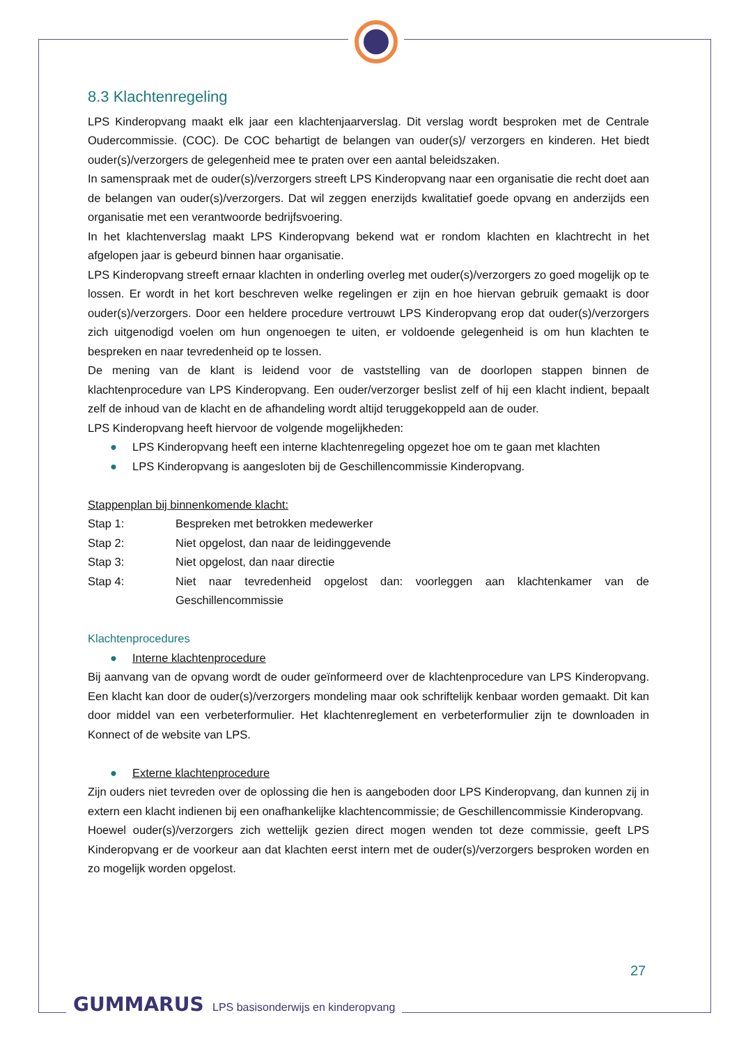8.3 Klachtenregeling
LPS Kinderopvang maakt elk jaar een klachtenjaarverslag. Dit verslag wordt besproken met de Centrale Oudercommissie. (COC). De COC behartigt de belangen van ouder(s)/ verzorgers en kinderen. Het biedt ouder(s)/verzorgers de gelegenheid mee te praten over een aantal beleidszaken.
In samenspraak met de ouder(s)/verzorgers streeft LPS Kinderopvang naar een organisatie die recht doet aan de belangen van ouder(s)/verzorgers. Dat wil zeggen enerzijds kwalitatief goede opvang en anderzijds een organisatie met een verantwoorde bedrijfsvoering.
In het klachtenverslag maakt LPS Kinderopvang bekend wat er rondom klachten en klachtrecht in het afgelopen jaar is gebeurd binnen haar organisatie.
LPS Kinderopvang streeft ernaar klachten in onderling overleg met ouder(s)/verzorgers zo goed mogelijk op te lossen. Er wordt in het kort beschreven welke regelingen er zijn en hoe hiervan gebruik gemaakt is door ouder(s)/verzorgers. Door een heldere procedure vertrouwt LPS Kinderopvang erop dat ouder(s)/verzorgers zich uitgenodigd voelen om hun ongenoegen te uiten, er voldoende gelegenheid is om hun klachten te bespreken en naar tevredenheid op te lossen.
De mening van de klant is leidend voor de vaststelling van de doorlopen stappen binnen de klachtenprocedure van LPS Kinderopvang. Een ouder/verzorger beslist zelf of hij een klacht indient, bepaalt zelf de inhoud van de klacht en de afhandeling wordt altijd teruggekoppeld aan de ouder.
LPS Kinderopvang heeft hiervoor de volgende mogelijkheden:
● LPS Kinderopvang heeft een interne klachtenregeling opgezet hoe om te gaan met klachten
● LPS Kinderopvang is aangesloten bij de Geschillencommissie Kinderopvang.
Stappenplan bij binnenkomende klacht:
| Stap 1: | Bespreken met betrokken medewerker |
| Stap 2: | Niet opgelost, dan naar de leidinggevende |
| Stap 3: | Niet opgelost, dan naar directie |
| Stap 4: | Niet naar tevredenheid opgelost dan: voorleggen aan klachtenkamer van de Geschillencommissie |
Klachtenprocedures
● Interne klachtenprocedure
Bij aanvang van de opvang wordt de ouder geïnformeerd over de klachtenprocedure van LPS Kinderopvang. Een klacht kan door de ouder(s)/verzorgers mondeling maar ook schriftelijk kenbaar worden gemaakt. Dit kan door middel van een verbeterformulier. Het klachtenreglement en verbeterformulier zijn te downloaden in Konnect of de website van LPS.
● Externe klachtenprocedure
Zijn ouders niet tevreden over de oplossing die hen is aangeboden door LPS Kinderopvang, dan kunnen zij in extern een klacht indienen bij een onafhankelijke klachtencommissie; de Geschillencommissie Kinderopvang.
Hoewel ouder(s)/verzorgers zich wettelijk gezien direct mogen wenden tot deze commissie, geeft LPS Kinderopvang er de voorkeur aan dat klachten eerst intern met de ouder(s)/verzorgers besproken worden en zo mogelijk worden opgelost.
27
GUMMARUS LPS basisonderwijs en kinderopvang